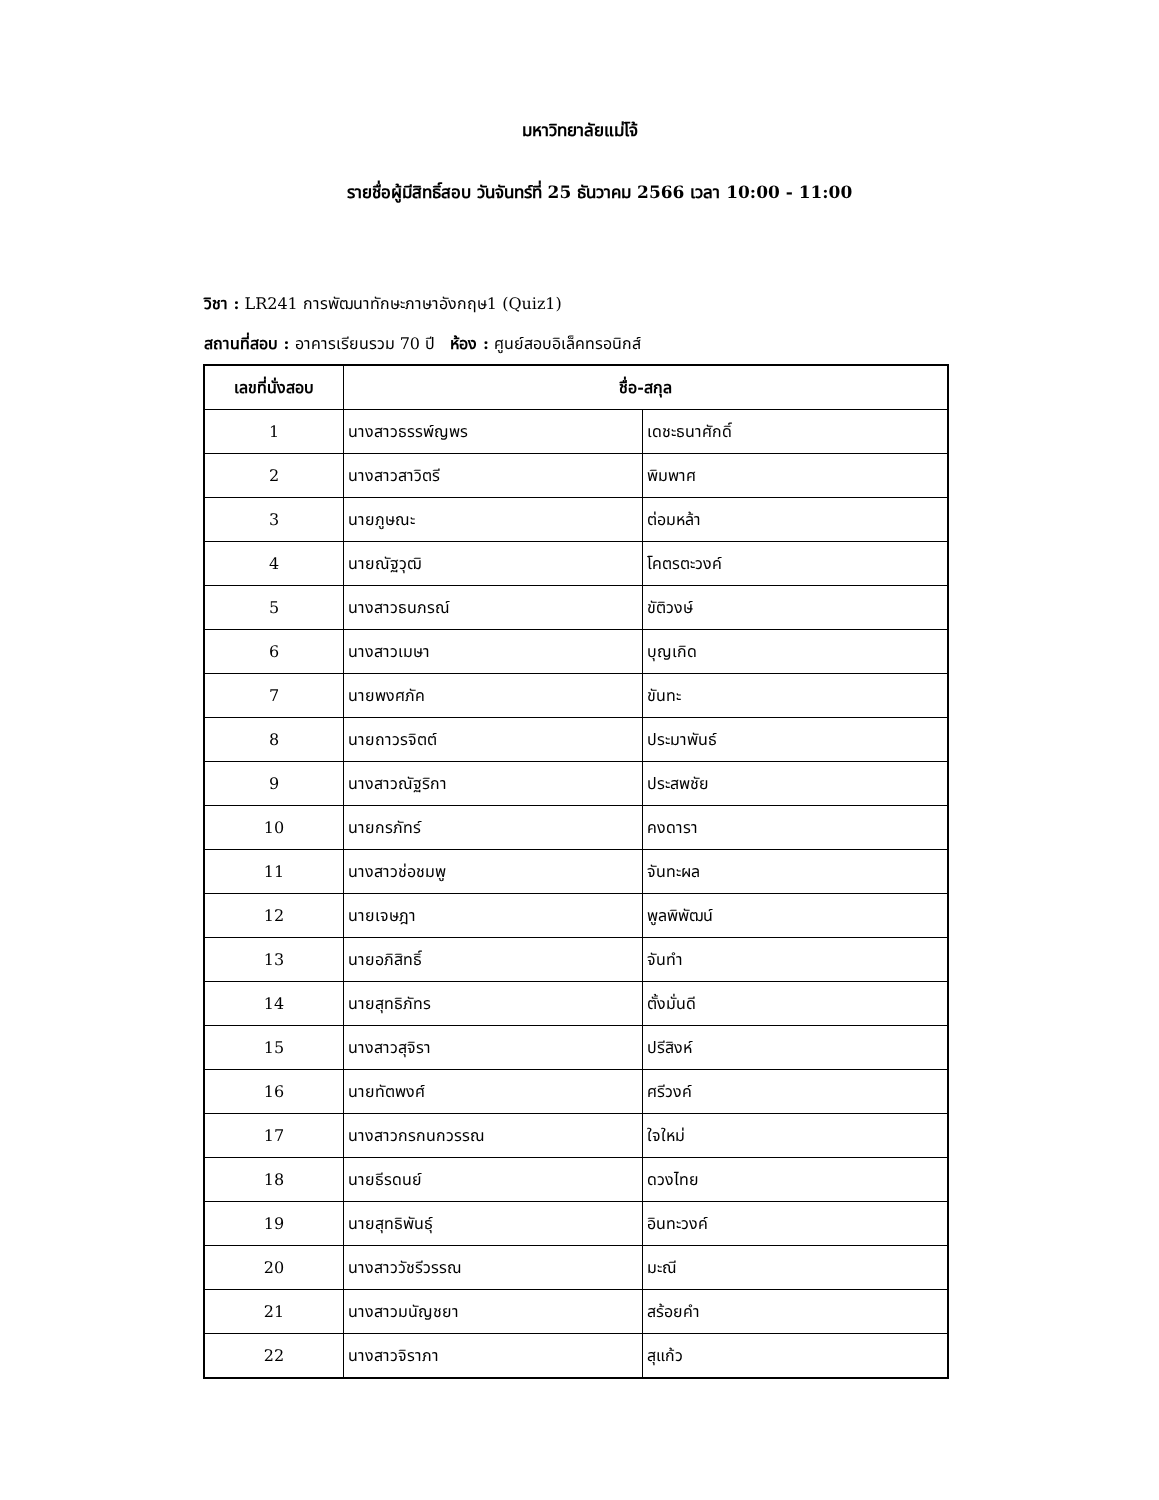มหาวิทยาลัยแม่โจ้
รายชื่อผู้มีสิทธิ์สอบ วันจันทร์ที่ 25 ธันวาคม 2566 เวลา 10:00 - 11:00
วิชา : LR241 การพัฒนาทักษะภาษาอังกฤษ1 (Quiz1)
สถานที่สอบ : อาคารเรียนรวม 70 ปี ห้อง : ศูนย์สอบอิเล็คทรอนิกส์
| เลขที่นั่งสอบ | ชื่อ-สกุล | |
| --- | --- | --- |
| 1 | นางสาวธรรพ์ญพร | เดชะธนาศักดิ์ |
| 2 | นางสาวสาวิตรี | พิมพาศ |
| 3 | นายภูษณะ | ต่อมหล้า |
| 4 | นายณัฐวุฒิ | โคตรตะวงค์ |
| 5 | นางสาวธนภรณ์ | ขัติวงษ์ |
| 6 | นางสาวเมษา | บุญเกิด |
| 7 | นายพงศภัค | ขันทะ |
| 8 | นายถาวรจิตต์ | ประมาพันธ์ |
| 9 | นางสาวณัฐริกา | ประสพชัย |
| 10 | นายกรภัทร์ | คงดารา |
| 11 | นางสาวช่อชมพู | จันทะผล |
| 12 | นายเจษฎา | พูลพิพัฒน์ |
| 13 | นายอภิสิทธิ์ | จันทำ |
| 14 | นายสุทธิภัทร | ตั้งมั่นดี |
| 15 | นางสาวสุจิรา | ปรีสิงห์ |
| 16 | นายทัตพงศ์ | ศรีวงค์ |
| 17 | นางสาวกรกนกวรรณ | ใจใหม่ |
| 18 | นายธีรดนย์ | ดวงไทย |
| 19 | นายสุทธิพันธุ์ | อินทะวงค์ |
| 20 | นางสาววัชรีวรรณ | มะณี |
| 21 | นางสาวมนัญชยา | สร้อยคำ |
| 22 | นางสาวจิราภา | สุแก้ว |